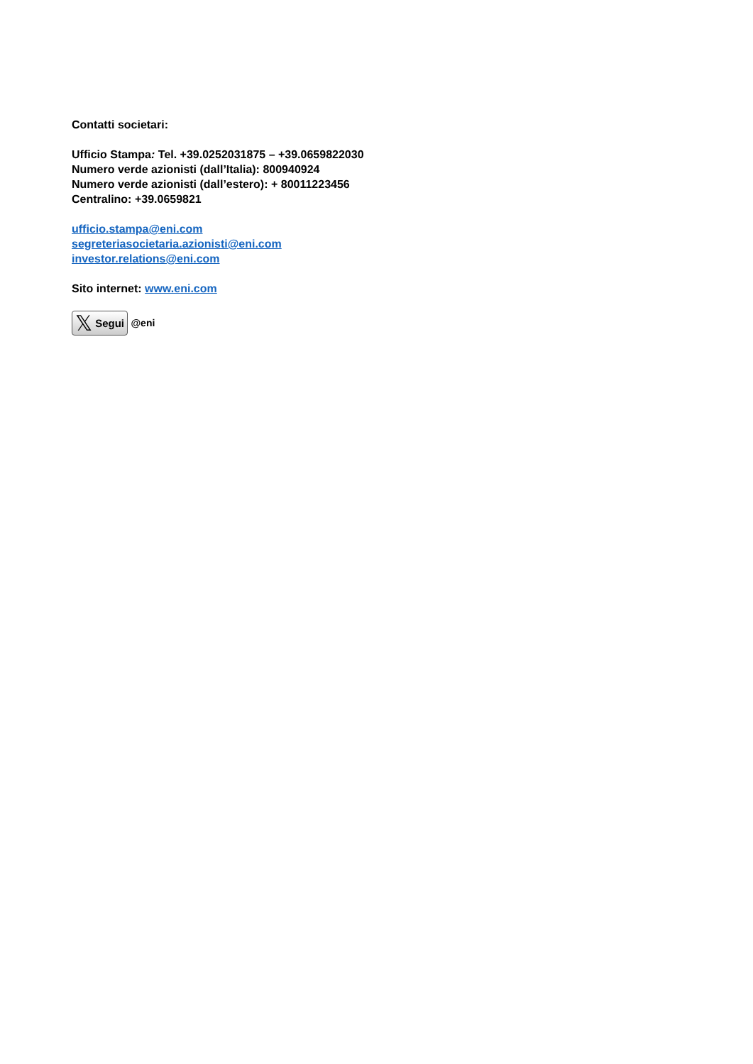Contatti societari:
Ufficio Stampa: Tel. +39.0252031875 – +39.0659822030
Numero verde azionisti (dall’Italia): 800940924
Numero verde azionisti (dall’estero): + 80011223456
Centralino: +39.0659821
ufficio.stampa@eni.com
segreteriasocietaria.azionisti@eni.com
investor.relations@eni.com
Sito internet: www.eni.com
𝕏 Segui @eni